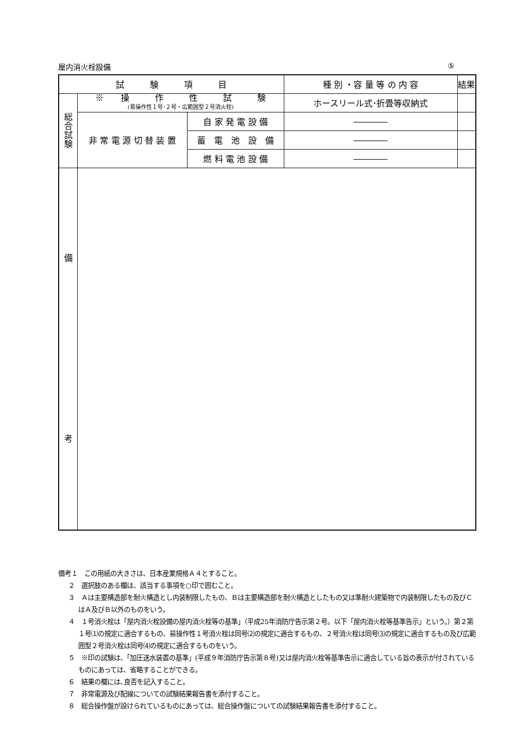屋内消火栓設備 ⑤
| 試 験 項 目 | | | 種 別 ・容 量 等 の 内 容 | 結果 |
| --- | --- | --- | --- | --- |
| 総 合 試 験 | ※ 操 作 性 試 験 (易操作性１号･２号・広範囲型２号消火栓) | | ホースリール式･折畳等収納式 | |
| | 非 常 電 源 切 替 装 置 | 自 家 発 電 設 備 | ―――― | |
| | | 蓄 電 池 設 備 | ―――― | |
| | | 燃 料 電 池 設 備 | ―――― | |
| 備 考 | | | | |
備考１　この用紙の大きさは、日本産業規格Ａ４とすること。
２　選択肢のある欄は、該当する事項を○印で囲むこと。
３　Ａは主要構造部を耐火構造とし内装制限したもの、Ｂは主要構造部を耐火構造としたもの又は準耐火建築物で内装制限したもの及びＣはＡ及びＢ以外のものをいう。
４　１号消火栓は「屋内消火栓設備の屋内消火栓等の基準」（平成25年消防庁告示第２号。以下「屋内消火栓等基準告示」という。）第２第１号⑴の規定に適合するもの、易操作性１号消火栓は同号⑵の規定に適合するもの、２号消火栓は同号⑶の規定に適合するもの及び広範囲型２号消火栓は同号⑷の規定に適合するものをいう。
５　※印の試験は、「加圧送水装置の基準」(平成９年消防庁告示第８号)又は屋内消火栓等基準告示に適合している旨の表示が付されているものにあっては、省略することができる。
６　結果の欄には､良否を記入すること。
７　非常電源及び配線についての試験結果報告書を添付すること。
８　総合操作盤が設けられているものにあっては、総合操作盤についての試験結果報告書を添付すること。